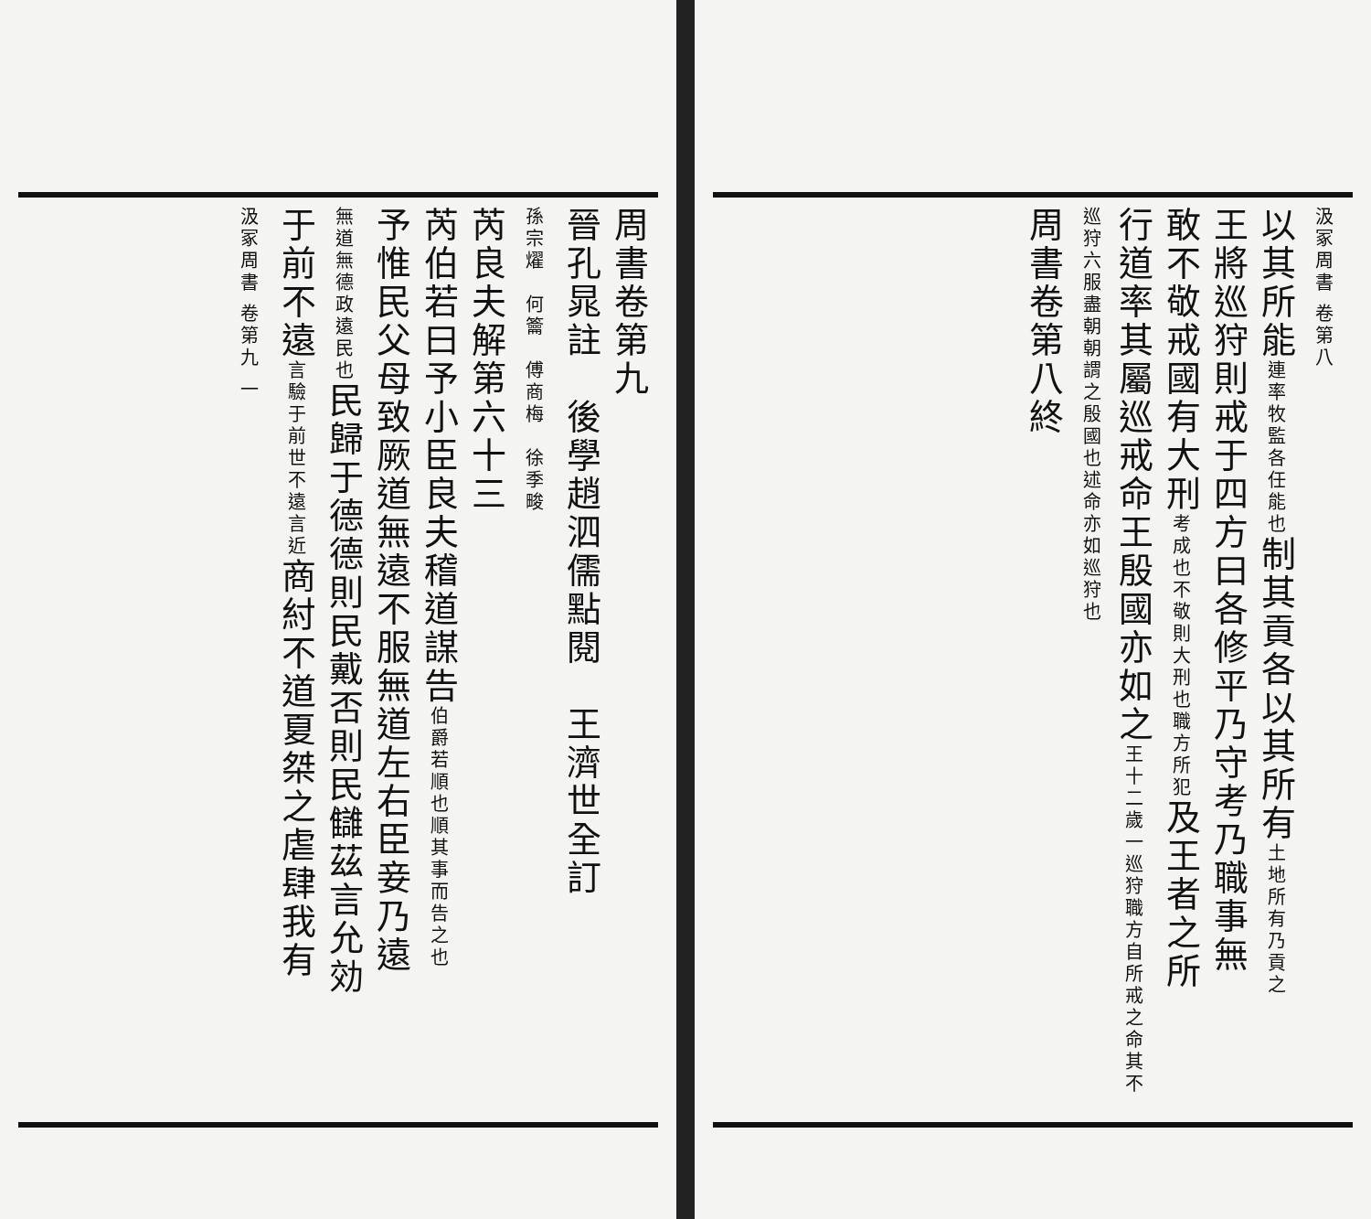汲冢周書 卷第八
以其所能連率牧監各任能也制其貢各以其所有土地所有乃貢之
王將巡狩則戒于四方曰各修平乃守考乃職事無
敢不敬戒國有大刑考成也不敬則大刑也職方所犯及王者之所
行道率其屬巡戒命王殷國亦如之王十二歲一巡狩職方自所戒之命其不巡狩六服盡朝朝謂之殷國也述命亦如巡狩也
周書卷第八終
周書卷第九
晉孔晁註　後學趙泗儒點閱　王濟世全訂
孫宗燿　何籥　傅商梅　徐季畯
芮良夫解第六十三
芮伯若曰予小臣良夫稽道謀告伯爵若順也順其事而告之也
予惟民父母致厥道無遠不服無道左右臣妾乃遠
無道無德政遠民也民歸于德德則民戴否則民讎茲言允効
于前不遠言驗于前世不遠言近商紂不道夏桀之虐肆我有
汲冢周書 卷第九 一